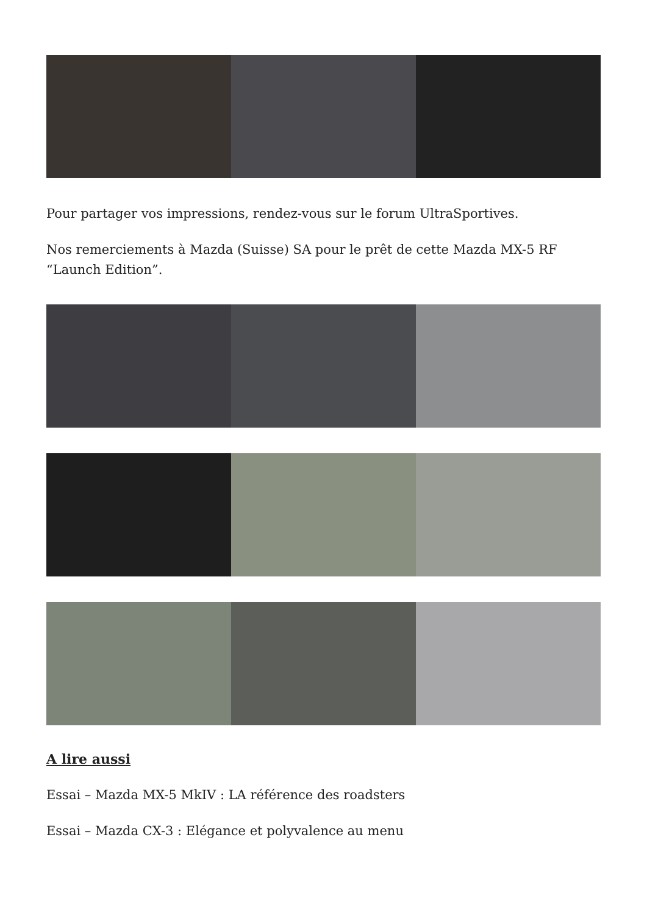Pour partager vos impressions, rendez-vous sur le forum UltraSportives.
Nos remerciements à Mazda (Suisse) SA pour le prêt de cette Mazda MX-5 RF “Launch Edition”.
A lire aussi
Essai – Mazda MX-5 MkIV : LA référence des roadsters
Essai – Mazda CX-3 : Elégance et polyvalence au menu